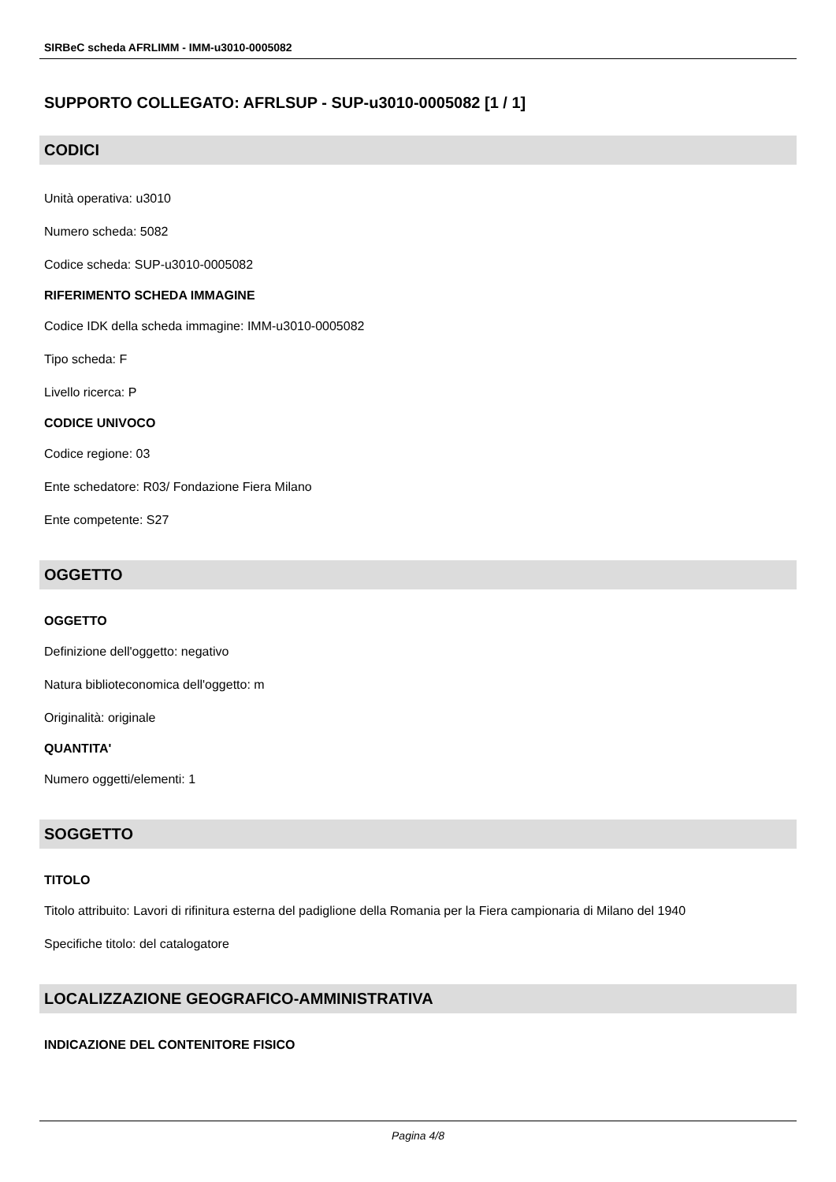SIRBeC scheda AFRLIMM - IMM-u3010-0005082
SUPPORTO COLLEGATO: AFRLSUP - SUP-u3010-0005082 [1 / 1]
CODICI
Unità operativa: u3010
Numero scheda: 5082
Codice scheda: SUP-u3010-0005082
RIFERIMENTO SCHEDA IMMAGINE
Codice IDK della scheda immagine: IMM-u3010-0005082
Tipo scheda: F
Livello ricerca: P
CODICE UNIVOCO
Codice regione: 03
Ente schedatore: R03/ Fondazione Fiera Milano
Ente competente: S27
OGGETTO
OGGETTO
Definizione dell'oggetto: negativo
Natura biblioteconomica dell'oggetto: m
Originalità: originale
QUANTITA'
Numero oggetti/elementi: 1
SOGGETTO
TITOLO
Titolo attribuito: Lavori di rifinitura esterna del padiglione della Romania per la Fiera campionaria di Milano del 1940
Specifiche titolo: del catalogatore
LOCALIZZAZIONE GEOGRAFICO-AMMINISTRATIVA
INDICAZIONE DEL CONTENITORE FISICO
Pagina 4/8